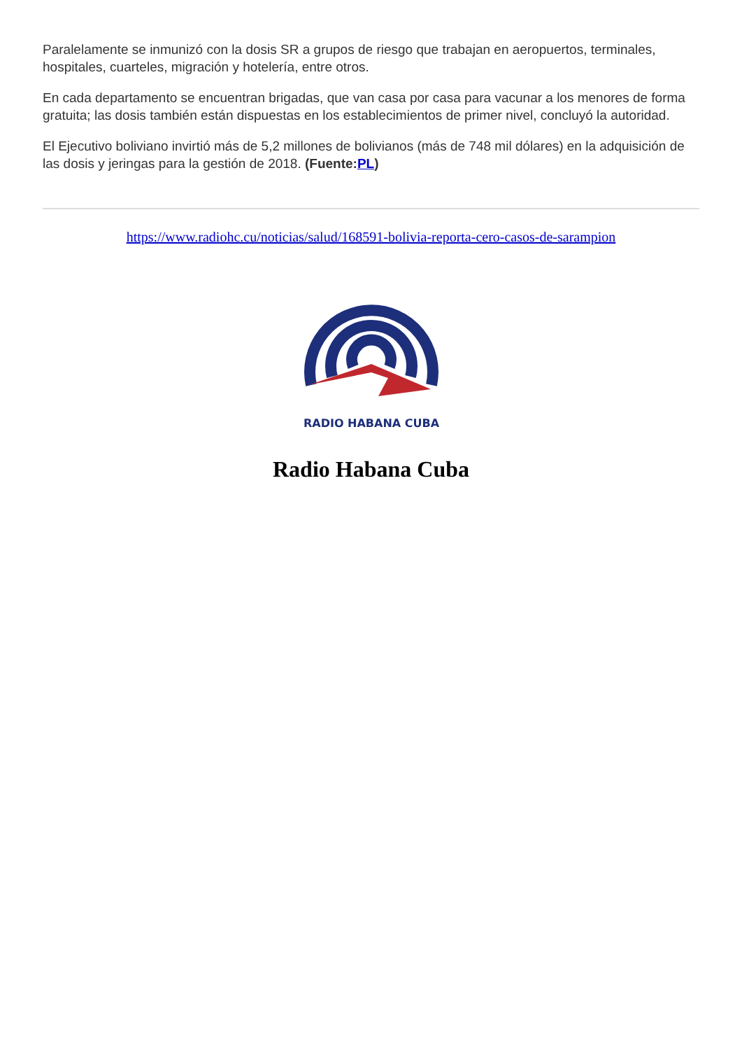Paralelamente se inmunizó con la dosis SR a grupos de riesgo que trabajan en aeropuertos, terminales, hospitales, cuarteles, migración y hotelería, entre otros.
En cada departamento se encuentran brigadas, que van casa por casa para vacunar a los menores de forma gratuita; las dosis también están dispuestas en los establecimientos de primer nivel, concluyó la autoridad.
El Ejecutivo boliviano invirtió más de 5,2 millones de bolivianos (más de 748 mil dólares) en la adquisición de las dosis y jeringas para la gestión de 2018. (Fuente:PL)
https://www.radiohc.cu/noticias/salud/168591-bolivia-reporta-cero-casos-de-sarampion
RADIO HABANA CUBA
Radio Habana Cuba